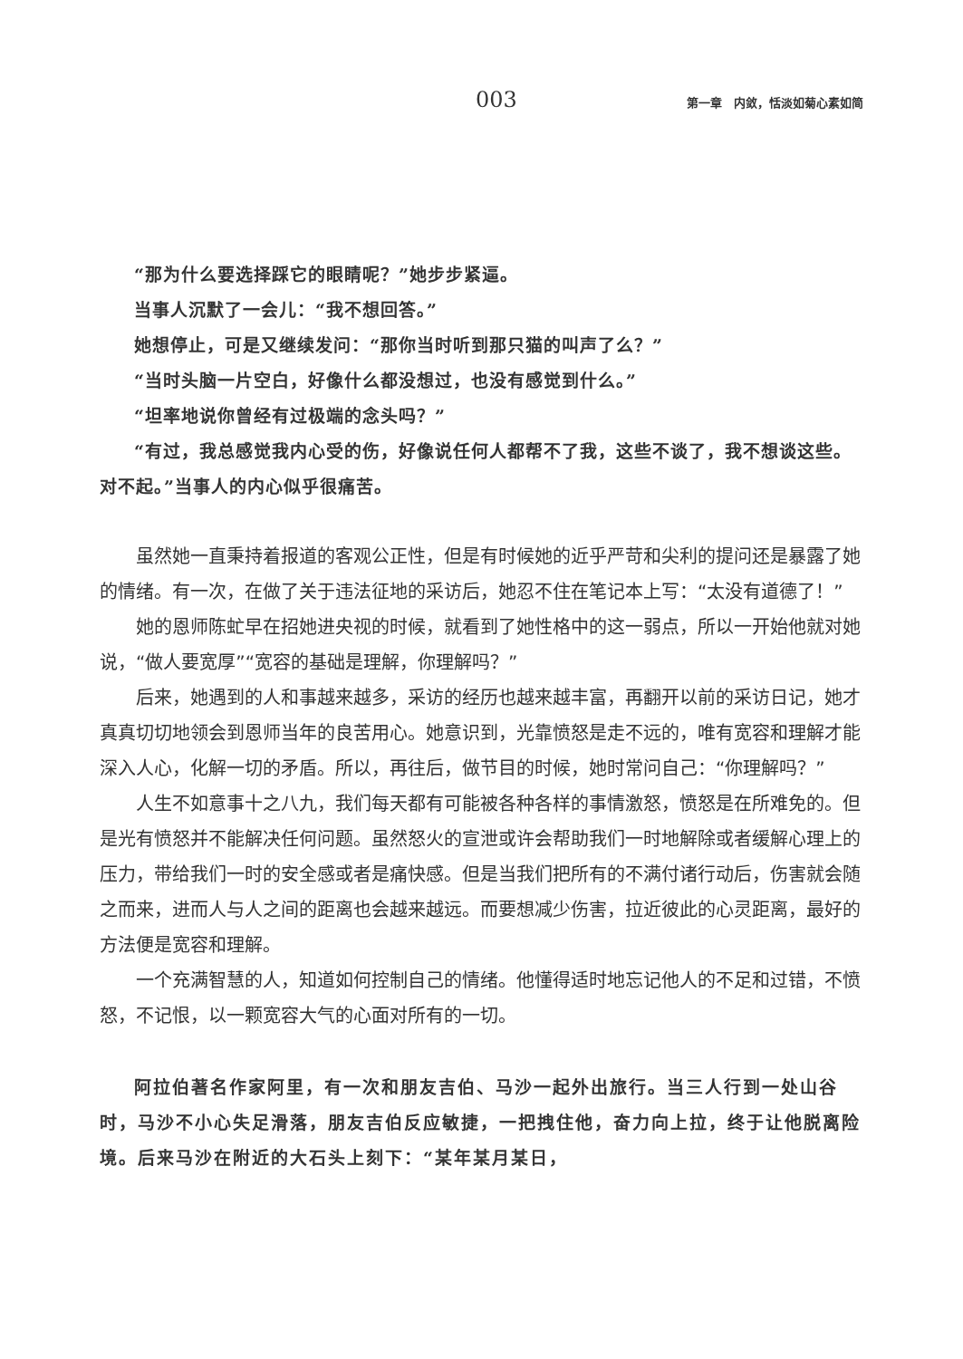003 第一章　内敛，恬淡如菊心素如简
“那为什么要选择踩它的眼睛呢？”她步步紧逼。
当事人沉默了一会儿：“我不想回答。”
她想停止，可是又继续发问：“那你当时听到那只猫的叫声了么？”
“当时头脑一片空白，好像什么都没想过，也没有感觉到什么。”
“坦率地说你曾经有过极端的念头吗？”
“有过，我总感觉我内心受的伤，好像说任何人都帮不了我，这些不谈了，我不想谈这些。对不起。”当事人的内心似乎很痛苦。
虽然她一直秉持着报道的客观公正性，但是有时候她的近乎严苛和尖利的提问还是暴露了她的情绪。有一次，在做了关于违法征地的采访后，她忍不住在笔记本上写：“太没有道德了！”
她的恩师陈虻早在招她进央视的时候，就看到了她性格中的这一弱点，所以一开始他就对她说，“做人要宽厚”“宽容的基础是理解，你理解吗？”
后来，她遇到的人和事越来越多，采访的经历也越来越丰富，再翻开以前的采访日记，她才真真切切地领会到恩师当年的良苦用心。她意识到，光靠愤怒是走不远的，唯有宽容和理解才能深入人心，化解一切的矛盾。所以，再往后，做节目的时候，她时常问自己：“你理解吗？”
人生不如意事十之八九，我们每天都有可能被各种各样的事情激怒，愤怒是在所难免的。但是光有愤怒并不能解决任何问题。虽然怒火的宣泄或许会帮助我们一时地解除或者缓解心理上的压力，带给我们一时的安全感或者是痛快感。但是当我们把所有的不满付诸行动后，伤害就会随之而来，进而人与人之间的距离也会越来越远。而要想减少伤害，拉近彼此的心灵距离，最好的方法便是宽容和理解。
一个充满智慧的人，知道如何控制自己的情绪。他懂得适时地忘记他人的不足和过错，不愤怒，不记恨，以一颗宽容大气的心面对所有的一切。
阿拉伯著名作家阿里，有一次和朋友吉伯、马沙一起外出旅行。当三人行到一处山谷时，马沙不小心失足滑落，朋友吉伯反应敏捷，一把拽住他，奋力向上拉，终于让他脱离险境。后来马沙在附近的大石头上刻下：“某年某月某日，